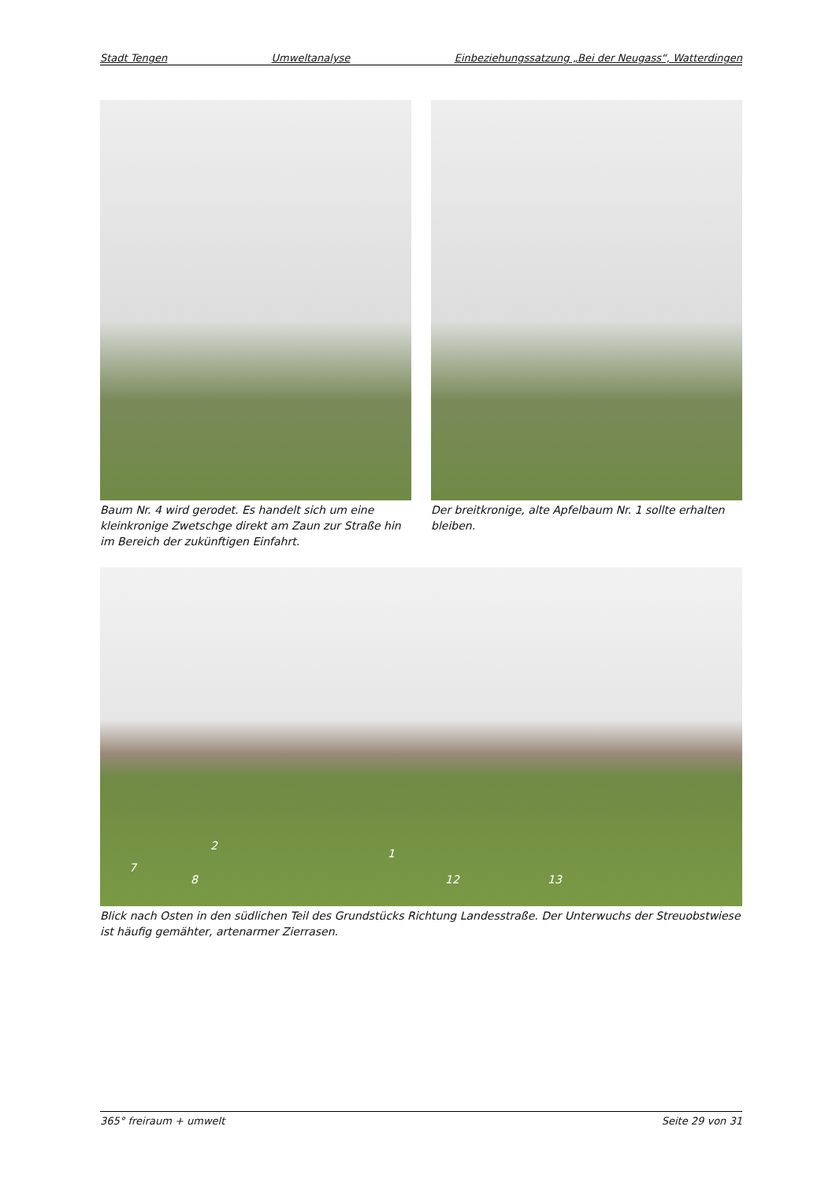Stadt Tengen Umweltanalyse Einbeziehungssatzung „Bei der Neugass“, Watterdingen
Baum Nr. 4 wird gerodet. Es handelt sich um eine kleinkronige Zwetschge direkt am Zaun zur Straße hin im Bereich der zukünftigen Einfahrt.
Der breitkronige, alte Apfelbaum Nr. 1 sollte erhalten bleiben.
2
1
7
8 12 13
Blick nach Osten in den südlichen Teil des Grundstücks Richtung Landesstraße. Der Unterwuchs der Streuobstwiese ist häufig gemähter, artenarmer Zierrasen.
365° freiraum + umwelt Seite 29 von 31